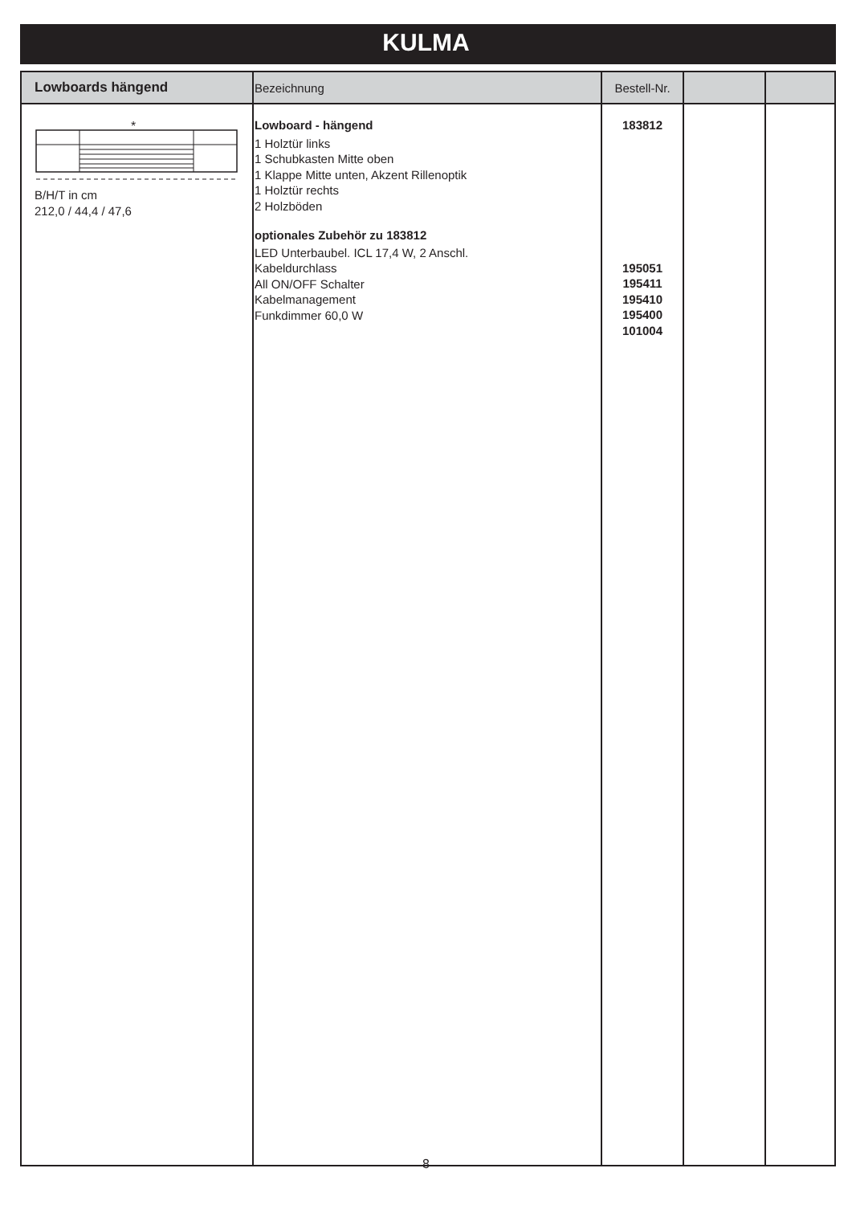KULMA
| Lowboards hängend | Bezeichnung | Bestell-Nr. | | |
| --- | --- | --- | --- | --- |
| * B/H/T in cm 212,0 / 44,4 / 47,6 | Lowboard - hängend 1 Holztür links 1 Schubkasten Mitte oben 1 Klappe Mitte unten, Akzent Rillenoptik 1 Holztür rechts 2 Holzböden optionales Zubehör zu 183812 LED Unterbaubel. ICL 17,4 W, 2 Anschl. Kabeldurchlass All ON/OFF Schalter Kabelmanagement Funkdimmer 60,0 W | 183812 195051 195411 195410 195400 101004 | | |
8